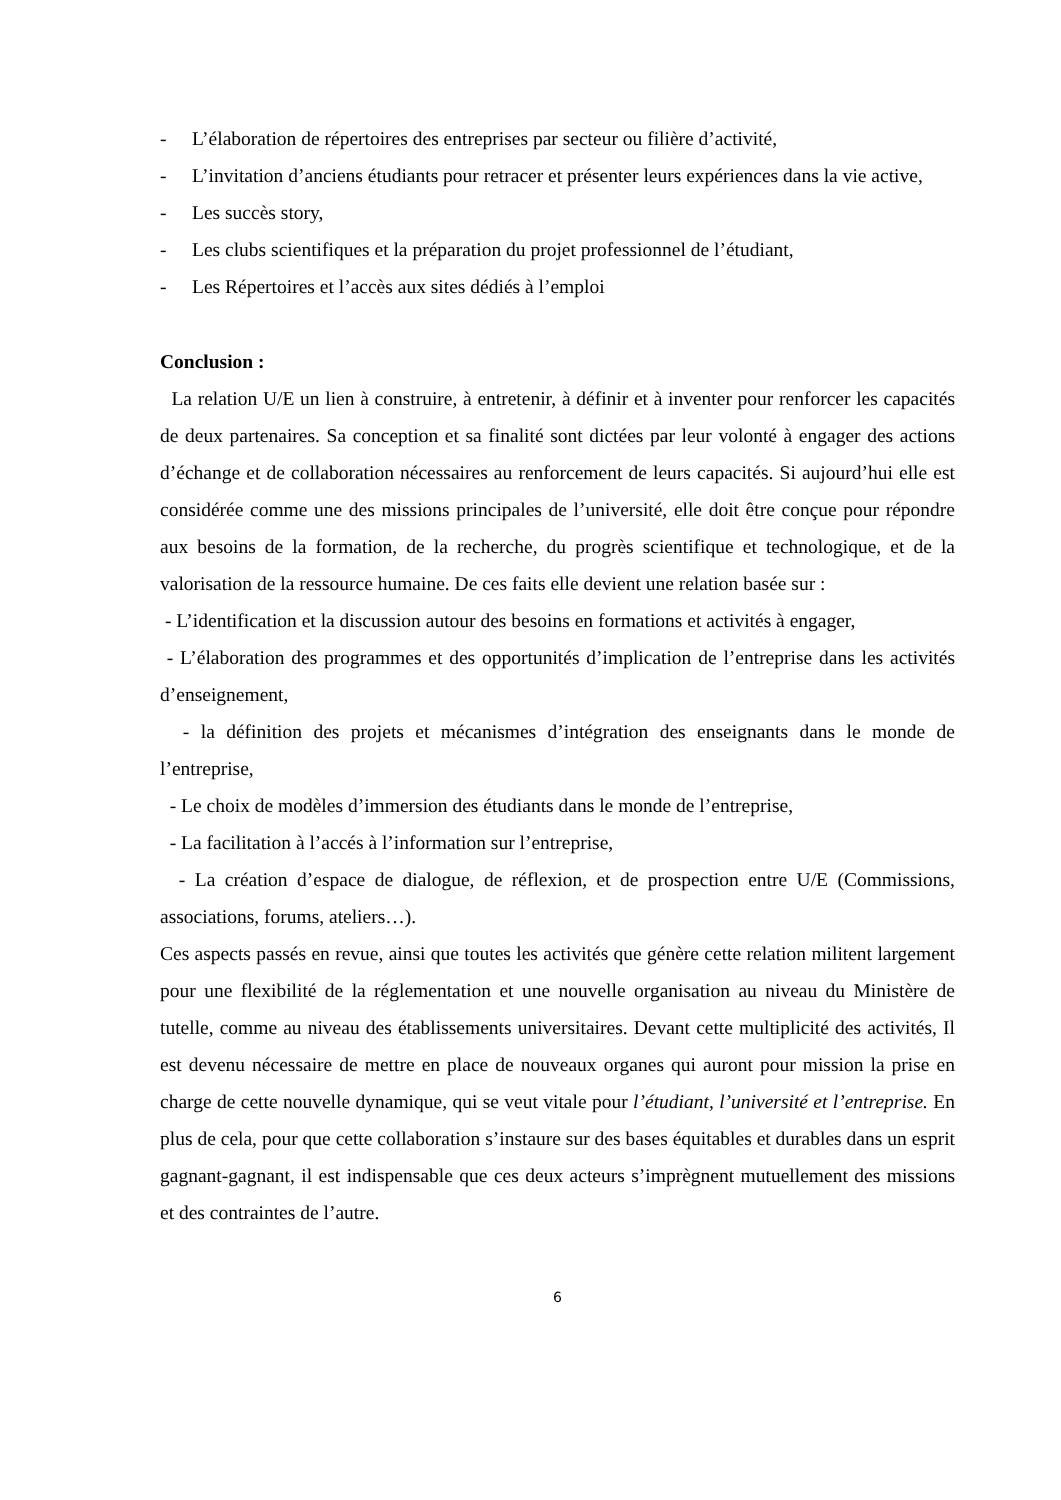- L’élaboration de répertoires des entreprises par secteur ou filière d’activité,
- L’invitation d’anciens étudiants pour retracer et présenter leurs expériences dans la vie active,
- Les succès story,
- Les clubs scientifiques et la préparation du projet professionnel de l’étudiant,
- Les Répertoires et l’accès aux sites dédiés à l’emploi
Conclusion :
La relation U/E un lien à construire, à entretenir, à définir et à inventer pour renforcer les capacités de deux partenaires. Sa conception et sa finalité sont dictées par leur volonté à engager des actions d’échange et de collaboration nécessaires au renforcement de leurs capacités. Si aujourd’hui elle est considérée comme une des missions principales de l’université, elle doit être conçue pour répondre aux besoins de la formation, de la recherche, du progrès scientifique et technologique, et de la valorisation de la ressource humaine. De ces faits elle devient une relation basée sur :
- L’identification et la discussion autour des besoins en formations et activités à engager,
- L’élaboration des programmes et des opportunités d’implication de l’entreprise dans les activités d’enseignement,
- la définition des projets et mécanismes d’intégration des enseignants dans le monde de l’entreprise,
- Le choix de modèles d’immersion des étudiants dans le monde de l’entreprise,
- La facilitation à l’accés à l’information sur l’entreprise,
- La création d’espace de dialogue, de réflexion, et de prospection entre U/E (Commissions, associations, forums, ateliers…).
Ces aspects passés en revue, ainsi que toutes les activités que génère cette relation militent largement pour une flexibilité de la réglementation et une nouvelle organisation au niveau du Ministère de tutelle, comme au niveau des établissements universitaires. Devant cette multiplicité des activités, Il est devenu nécessaire de mettre en place de nouveaux organes qui auront pour mission la prise en charge de cette nouvelle dynamique, qui se veut vitale pour l’étudiant, l’université et l’entreprise. En plus de cela, pour que cette collaboration s’instaure sur des bases équitables et durables dans un esprit gagnant-gagnant, il est indispensable que ces deux acteurs s’imprègnent mutuellement des missions et des contraintes de l’autre.
6